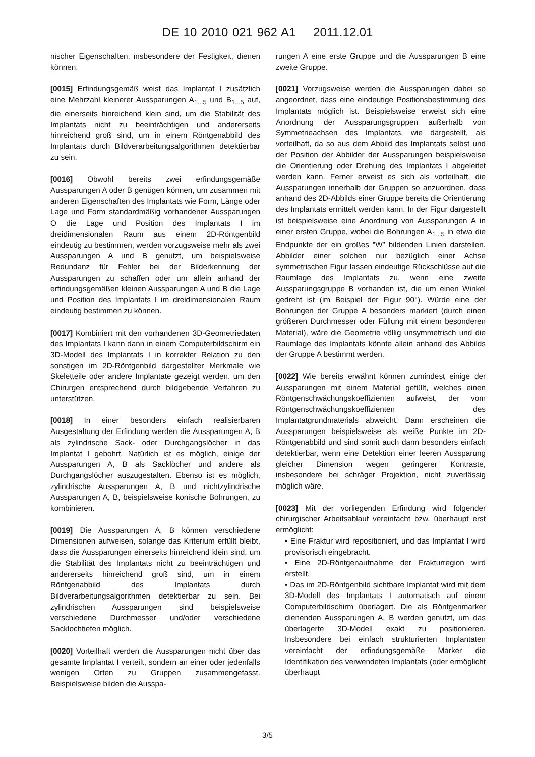DE 10 2010 021 962 A1 2011.12.01
nischer Eigenschaften, insbesondere der Festigkeit, dienen können.
[0015] Erfindungsgemäß weist das Implantat I zusätzlich eine Mehrzahl kleinerer Aussparungen A<sub>1...5</sub> und B<sub>1...5</sub> auf, die einerseits hinreichend klein sind, um die Stabilität des Implantats nicht zu beeinträchtigen und andererseits hinreichend groß sind, um in einem Röntgenabbild des Implantats durch Bildverarbeitungsalgorithmen detektierbar zu sein.
[0016] Obwohl bereits zwei erfindungsgemäße Aussparungen A oder B genügen können, um zusammen mit anderen Eigenschaften des Implantats wie Form, Länge oder Lage und Form standardmäßig vorhandener Aussparungen O die Lage und Position des Implantats I im dreidimensionalen Raum aus einem 2D-Röntgenbild eindeutig zu bestimmen, werden vorzugsweise mehr als zwei Aussparungen A und B genutzt, um beispielsweise Redundanz für Fehler bei der Bilderkennung der Aussparungen zu schaffen oder um allein anhand der erfindungsgemäßen kleinen Aussparungen A und B die Lage und Position des Implantats I im dreidimensionalen Raum eindeutig bestimmen zu können.
[0017] Kombiniert mit den vorhandenen 3D-Geometriedaten des Implantats I kann dann in einem Computerbildschirm ein 3D-Modell des Implantats I in korrekter Relation zu den sonstigen im 2D-Röntgenbild dargestellter Merkmale wie Skeletteile oder andere Implantate gezeigt werden, um den Chirurgen entsprechend durch bildgebende Verfahren zu unterstützen.
[0018] In einer besonders einfach realisierbaren Ausgestaltung der Erfindung werden die Aussparungen A, B als zylindrische Sack- oder Durchgangslöcher in das Implantat I gebohrt. Natürlich ist es möglich, einige der Aussparungen A, B als Sacklöcher und andere als Durchgangslöcher auszugestalten. Ebenso ist es möglich, zylindrische Aussparungen A, B und nichtzylindrische Aussparungen A, B, beispielsweise konische Bohrungen, zu kombinieren.
[0019] Die Aussparungen A, B können verschiedene Dimensionen aufweisen, solange das Kriterium erfüllt bleibt, dass die Aussparungen einerseits hinreichend klein sind, um die Stabilität des Implantats nicht zu beeinträchtigen und andererseits hinreichend groß sind, um in einem Röntgenabbild des Implantats durch Bildverarbeitungsalgorithmen detektierbar zu sein. Bei zylindrischen Aussparungen sind beispielsweise verschiedene Durchmesser und/oder verschiedene Sacklochtiefen möglich.
[0020] Vorteilhaft werden die Aussparungen nicht über das gesamte Implantat I verteilt, sondern an einer oder jedenfalls wenigen Orten zu Gruppen zusammengefasst. Beispielsweise bilden die Ausspa-
rungen A eine erste Gruppe und die Aussparungen B eine zweite Gruppe.
[0021] Vorzugsweise werden die Aussparungen dabei so angeordnet, dass eine eindeutige Positionsbestimmung des Implantats möglich ist. Beispielsweise erweist sich eine Anordnung der Aussparungsgruppen außerhalb von Symmetrieachsen des Implantats, wie dargestellt, als vorteilhaft, da so aus dem Abbild des Implantats selbst und der Position der Abbilder der Aussparungen beispielsweise die Orientierung oder Drehung des Implantats I abgeleitet werden kann. Ferner erweist es sich als vorteilhaft, die Aussparungen innerhalb der Gruppen so anzuordnen, dass anhand des 2D-Abbilds einer Gruppe bereits die Orientierung des Implantats ermittelt werden kann. In der Figur dargestellt ist beispielsweise eine Anordnung von Aussparungen A in einer ersten Gruppe, wobei die Bohrungen A<sub>1...5</sub> in etwa die Endpunkte der ein großes ”W” bildenden Linien darstellen. Abbilder einer solchen nur bezüglich einer Achse symmetrischen Figur lassen eindeutige Rückschlüsse auf die Raumlage des Implantats zu, wenn eine zweite Aussparungsgruppe B vorhanden ist, die um einen Winkel gedreht ist (im Beispiel der Figur 90°). Würde eine der Bohrungen der Gruppe A besonders markiert (durch einen größeren Durchmesser oder Füllung mit einem besonderen Material), wäre die Geometrie völlig unsymmetrisch und die Raumlage des Implantats könnte allein anhand des Abbilds der Gruppe A bestimmt werden.
[0022] Wie bereits erwähnt können zumindest einige der Aussparungen mit einem Material gefüllt, welches einen Röntgenschwächungskoeffizienten aufweist, der vom Röntgenschwächungskoeffizienten des Implantatgrundmaterials abweicht. Dann erscheinen die Aussparungen beispielsweise als weiße Punkte im 2D-Röntgenabbild und sind somit auch dann besonders einfach detektierbar, wenn eine Detektion einer leeren Aussparung gleicher Dimension wegen geringerer Kontraste, insbesondere bei schräger Projektion, nicht zuverlässig möglich wäre.
[0023] Mit der vorliegenden Erfindung wird folgender chirurgischer Arbeitsablauf vereinfacht bzw. überhaupt erst ermöglicht:
• Eine Fraktur wird repositioniert, und das Implantat I wird provisorisch eingebracht.
• Eine 2D-Röntgenaufnahme der Frakturregion wird erstellt.
• Das im 2D-Röntgenbild sichtbare Implantat wird mit dem 3D-Modell des Implantats I automatisch auf einem Computerbildschirm überlagert. Die als Röntgenmarker dienenden Aussparungen A, B werden genutzt, um das überlagerte 3D-Modell exakt zu positionieren. Insbesondere bei einfach strukturierten Implantaten vereinfacht der erfindungsgemäße Marker die Identifikation des verwendeten Implantats (oder ermöglicht überhaupt
3/5